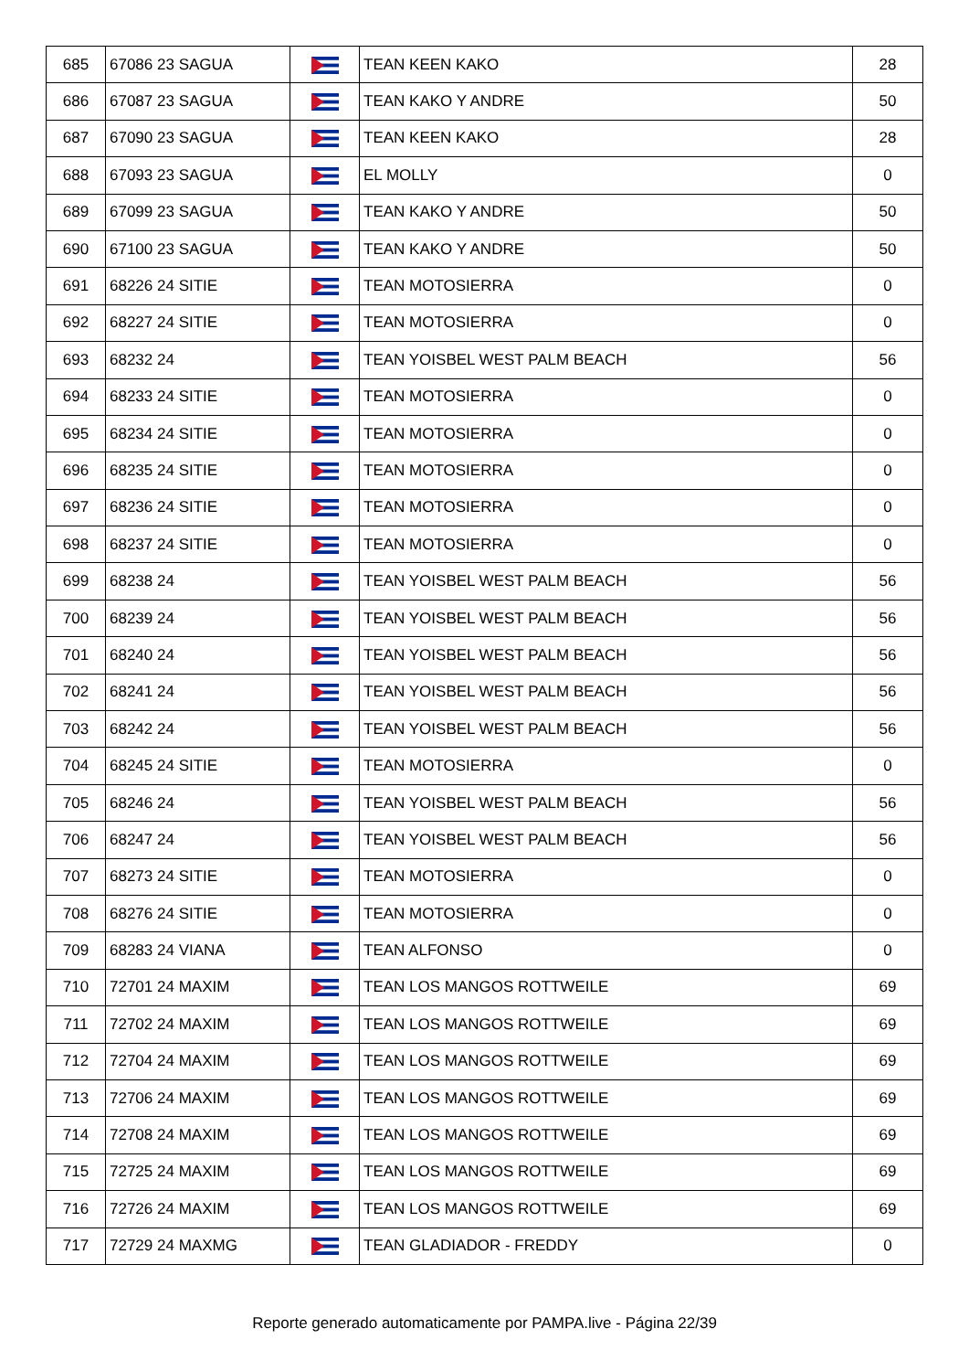| 685 | 67086 23 SAGUA | | TEAN KEEN KAKO | 28 |
| 686 | 67087 23 SAGUA | | TEAN KAKO Y ANDRE | 50 |
| 687 | 67090 23 SAGUA | | TEAN KEEN KAKO | 28 |
| 688 | 67093 23 SAGUA | | EL MOLLY | 0 |
| 689 | 67099 23 SAGUA | | TEAN KAKO Y ANDRE | 50 |
| 690 | 67100 23 SAGUA | | TEAN KAKO Y ANDRE | 50 |
| 691 | 68226 24 SITIE | | TEAN MOTOSIERRA | 0 |
| 692 | 68227 24 SITIE | | TEAN MOTOSIERRA | 0 |
| 693 | 68232 24 | | TEAN YOISBEL WEST PALM BEACH | 56 |
| 694 | 68233 24 SITIE | | TEAN MOTOSIERRA | 0 |
| 695 | 68234 24 SITIE | | TEAN MOTOSIERRA | 0 |
| 696 | 68235 24 SITIE | | TEAN MOTOSIERRA | 0 |
| 697 | 68236 24 SITIE | | TEAN MOTOSIERRA | 0 |
| 698 | 68237 24 SITIE | | TEAN MOTOSIERRA | 0 |
| 699 | 68238 24 | | TEAN YOISBEL WEST PALM BEACH | 56 |
| 700 | 68239 24 | | TEAN YOISBEL WEST PALM BEACH | 56 |
| 701 | 68240 24 | | TEAN YOISBEL WEST PALM BEACH | 56 |
| 702 | 68241 24 | | TEAN YOISBEL WEST PALM BEACH | 56 |
| 703 | 68242 24 | | TEAN YOISBEL WEST PALM BEACH | 56 |
| 704 | 68245 24 SITIE | | TEAN MOTOSIERRA | 0 |
| 705 | 68246 24 | | TEAN YOISBEL WEST PALM BEACH | 56 |
| 706 | 68247 24 | | TEAN YOISBEL WEST PALM BEACH | 56 |
| 707 | 68273 24 SITIE | | TEAN MOTOSIERRA | 0 |
| 708 | 68276 24 SITIE | | TEAN MOTOSIERRA | 0 |
| 709 | 68283 24 VIANA | | TEAN ALFONSO | 0 |
| 710 | 72701 24 MAXIM | | TEAN LOS MANGOS ROTTWEILE | 69 |
| 711 | 72702 24 MAXIM | | TEAN LOS MANGOS ROTTWEILE | 69 |
| 712 | 72704 24 MAXIM | | TEAN LOS MANGOS ROTTWEILE | 69 |
| 713 | 72706 24 MAXIM | | TEAN LOS MANGOS ROTTWEILE | 69 |
| 714 | 72708 24 MAXIM | | TEAN LOS MANGOS ROTTWEILE | 69 |
| 715 | 72725 24 MAXIM | | TEAN LOS MANGOS ROTTWEILE | 69 |
| 716 | 72726 24 MAXIM | | TEAN LOS MANGOS ROTTWEILE | 69 |
| 717 | 72729 24 MAXMG | | TEAN GLADIADOR - FREDDY | 0 |
Reporte generado automaticamente por PAMPA.live - Página 22/39